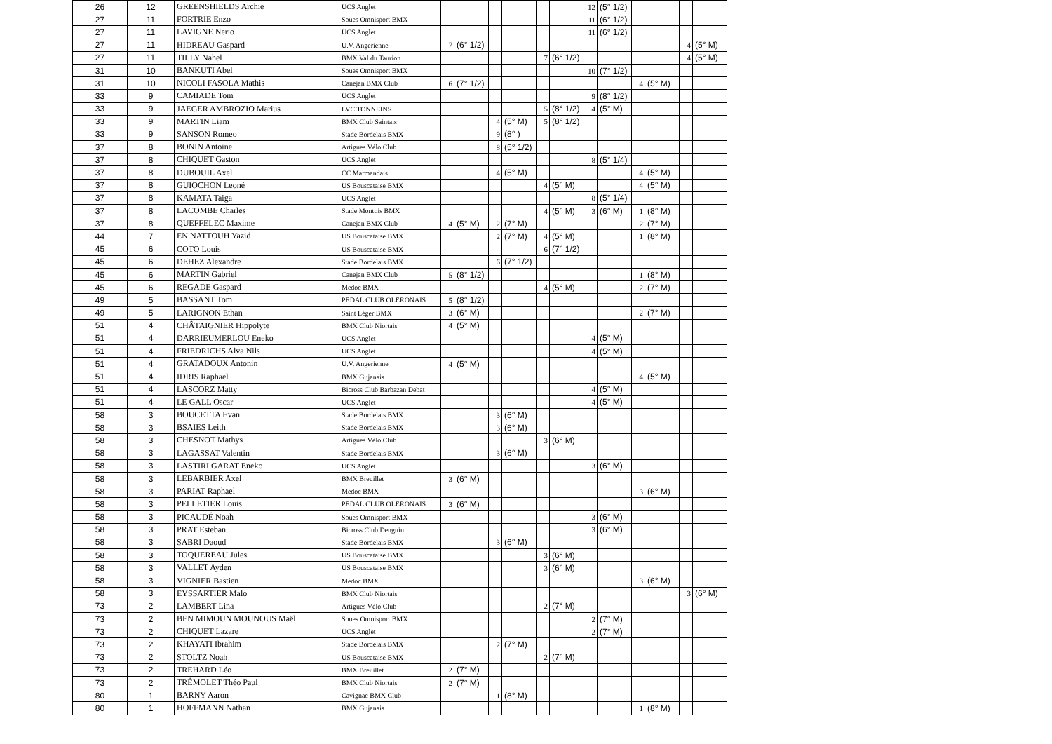| 26 | 12 | GREENSHIELDS Archie | UCS Anglet | | | | | | | 12 | (5° 1/2) | | | | |
| 27 | 11 | FORTRIE Enzo | Soues Omnisport BMX | | | | | | | 11 | (6° 1/2) | | | | |
| 27 | 11 | LAVIGNE Nerio | UCS Anglet | | | | | | | 11 | (6° 1/2) | | | | |
| 27 | 11 | HIDREAU Gaspard | U.V. Angerienne | 7 | (6° 1/2) | | | | | | | | | 4 | (5° M) |
| 27 | 11 | TILLY Nahel | BMX Val du Taurion | | | | | 7 | (6° 1/2) | | | | | 4 | (5° M) |
| 31 | 10 | BANKUTI Abel | Soues Omnisport BMX | | | | | | | 10 | (7° 1/2) | | | | |
| 31 | 10 | NICOLI FASOLA Mathis | Canejan BMX Club | 6 | (7° 1/2) | | | | | | | 4 | (5° M) | | |
| 33 | 9 | CAMIADE Tom | UCS Anglet | | | | | | | 9 | (8° 1/2) | | | | |
| 33 | 9 | JAEGER AMBROZIO Marius | LVC TONNEINS | | | | | 5 | (8° 1/2) | 4 | (5° M) | | | | |
| 33 | 9 | MARTIN Liam | BMX Club Saintais | | | 4 | (5° M) | 5 | (8° 1/2) | | | | | | |
| 33 | 9 | SANSON Romeo | Stade Bordelais BMX | | | 9 | (8° ) | | | | | | | | |
| 37 | 8 | BONIN Antoine | Artigues Vélo Club | | | 8 | (5° 1/2) | | | | | | | | |
| 37 | 8 | CHIQUET Gaston | UCS Anglet | | | | | | | 8 | (5° 1/4) | | | | |
| 37 | 8 | DUBOUIL Axel | CC Marmandais | | | 4 | (5° M) | | | | | 4 | (5° M) | | |
| 37 | 8 | GUIOCHON Leoné | US Bouscataise BMX | | | | | 4 | (5° M) | | | 4 | (5° M) | | |
| 37 | 8 | KAMATA Taiga | UCS Anglet | | | | | | | 8 | (5° 1/4) | | | | |
| 37 | 8 | LACOMBE Charles | Stade Montois BMX | | | | | 4 | (5° M) | 3 | (6° M) | 1 | (8° M) | | |
| 37 | 8 | QUEFFELEC Maxime | Canejan BMX Club | 4 | (5° M) | 2 | (7° M) | | | | | 2 | (7° M) | | |
| 44 | 7 | EN NATTOUH Yazid | US Bouscataise BMX | | | 2 | (7° M) | 4 | (5° M) | | | 1 | (8° M) | | |
| 45 | 6 | COTO Louis | US Bouscataise BMX | | | | | 6 | (7° 1/2) | | | | | | |
| 45 | 6 | DEHEZ Alexandre | Stade Bordelais BMX | | | 6 | (7° 1/2) | | | | | | | | |
| 45 | 6 | MARTIN Gabriel | Canejan BMX Club | 5 | (8° 1/2) | | | | | | | 1 | (8° M) | | |
| 45 | 6 | REGADE Gaspard | Medoc BMX | | | | | 4 | (5° M) | | | 2 | (7° M) | | |
| 49 | 5 | BASSANT Tom | PEDAL CLUB OLERONAIS | 5 | (8° 1/2) | | | | | | | | | | |
| 49 | 5 | LARIGNON Ethan | Saint Léger BMX | 3 | (6° M) | | | | | | | 2 | (7° M) | | |
| 51 | 4 | CHÂTAIGNIER Hippolyte | BMX Club Niortais | 4 | (5° M) | | | | | | | | | | |
| 51 | 4 | DARRIEUMERLOU Eneko | UCS Anglet | | | | | | | 4 | (5° M) | | | | |
| 51 | 4 | FRIEDRICHS Alva Nils | UCS Anglet | | | | | | | 4 | (5° M) | | | | |
| 51 | 4 | GRATADOUX Antonin | U.V. Angerienne | 4 | (5° M) | | | | | | | | | | |
| 51 | 4 | IDRIS Raphael | BMX Gujanais | | | | | | | | | 4 | (5° M) | | |
| 51 | 4 | LASCORZ Matty | Bicross Club Barbazan Debat | | | | | | | 4 | (5° M) | | | | |
| 51 | 4 | LE GALL Oscar | UCS Anglet | | | | | | | 4 | (5° M) | | | | |
| 58 | 3 | BOUCETTA Evan | Stade Bordelais BMX | | | 3 | (6° M) | | | | | | | | |
| 58 | 3 | BSAIES Leith | Stade Bordelais BMX | | | 3 | (6° M) | | | | | | | | |
| 58 | 3 | CHESNOT Mathys | Artigues Vélo Club | | | | | 3 | (6° M) | | | | | | |
| 58 | 3 | LAGASSAT Valentin | Stade Bordelais BMX | | | 3 | (6° M) | | | | | | | | |
| 58 | 3 | LASTIRI GARAT Eneko | UCS Anglet | | | | | | | 3 | (6° M) | | | | |
| 58 | 3 | LEBARBIER Axel | BMX Breuillet | 3 | (6° M) | | | | | | | | | | |
| 58 | 3 | PARIAT Raphael | Medoc BMX | | | | | | | | | 3 | (6° M) | | |
| 58 | 3 | PELLETIER Louis | PEDAL CLUB OLERONAIS | 3 | (6° M) | | | | | | | | | | |
| 58 | 3 | PICAUDÉ Noah | Soues Omnisport BMX | | | | | | | 3 | (6° M) | | | | |
| 58 | 3 | PRAT Esteban | Bicross Club Denguin | | | | | | | 3 | (6° M) | | | | |
| 58 | 3 | SABRI Daoud | Stade Bordelais BMX | | | 3 | (6° M) | | | | | | | | |
| 58 | 3 | TOQUEREAU Jules | US Bouscataise BMX | | | | | 3 | (6° M) | | | | | | |
| 58 | 3 | VALLET Ayden | US Bouscataise BMX | | | | | 3 | (6° M) | | | | | | |
| 58 | 3 | VIGNIER Bastien | Medoc BMX | | | | | | | | | 3 | (6° M) | | |
| 58 | 3 | EYSSARTIER Malo | BMX Club Niortais | | | | | | | | | | | 3 | (6° M) |
| 73 | 2 | LAMBERT Lina | Artigues Vélo Club | | | | | 2 | (7° M) | | | | | | |
| 73 | 2 | BEN MIMOUN MOUNOUS Maël | Soues Omnisport BMX | | | | | | | 2 | (7° M) | | | | |
| 73 | 2 | CHIQUET Lazare | UCS Anglet | | | | | | | 2 | (7° M) | | | | |
| 73 | 2 | KHAYATI Ibrahim | Stade Bordelais BMX | | | 2 | (7° M) | | | | | | | | |
| 73 | 2 | STOLTZ Noah | US Bouscataise BMX | | | | | 2 | (7° M) | | | | | | |
| 73 | 2 | TREHARD Léo | BMX Breuillet | 2 | (7° M) | | | | | | | | | | |
| 73 | 2 | TRÉMOLET Théo Paul | BMX Club Niortais | 2 | (7° M) | | | | | | | | | | |
| 80 | 1 | BARNY Aaron | Cavignac BMX Club | | | 1 | (8° M) | | | | | | | | |
| 80 | 1 | HOFFMANN Nathan | BMX Gujanais | | | | | | | | | 1 | (8° M) | | |